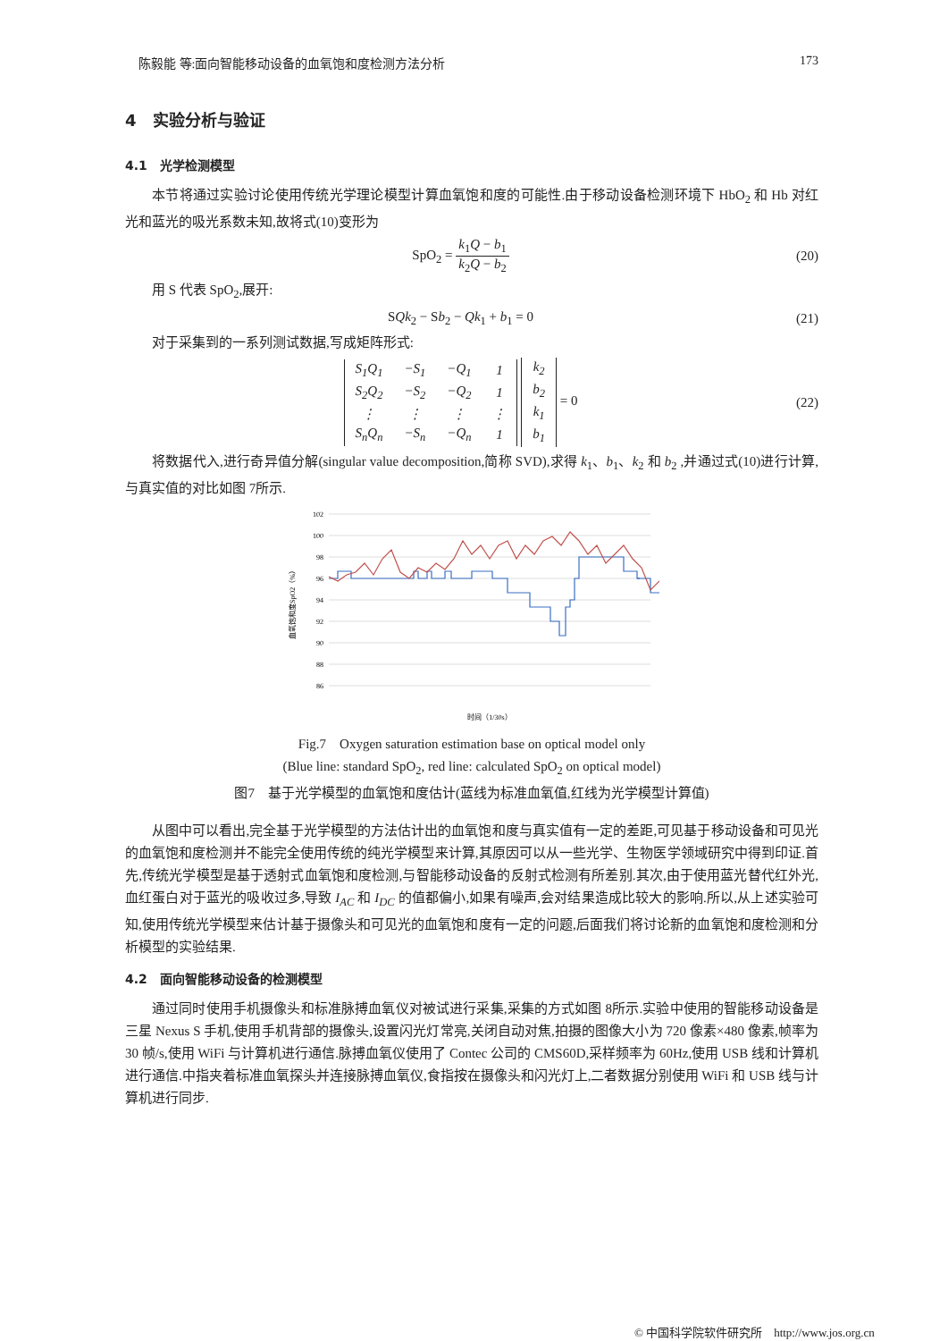陈毅能 等:面向智能移动设备的血氧饱和度检测方法分析 173
4　实验分析与验证
4.1　光学检测模型
本节将通过实验讨论使用传统光学理论模型计算血氧饱和度的可能性.由于移动设备检测环境下 HbO<sub>2</sub> 和 Hb 对红光和蓝光的吸光系数未知,故将式(10)变形为
SpO<sub>2</sub> = k<sub>1</sub>Q − b<sub>1</sub> k<sub>2</sub>Q − b<sub>2</sub> (20)
用 S 代表 SpO<sub>2</sub>,展开:
SQk<sub>2</sub> − Sb<sub>2</sub> − Qk<sub>1</sub> + b<sub>1</sub> = 0 (21)
对于采集到的一系列测试数据,写成矩阵形式:
| S<sub>1</sub>Q<sub>1</sub> | −S<sub>1</sub> | −Q<sub>1</sub> | 1 |
| S<sub>2</sub>Q<sub>2</sub> | −S<sub>2</sub> | −Q<sub>2</sub> | 1 |
| ⋮ | ⋮ | ⋮ | ⋮ |
| S<sub>n</sub>Q<sub>n</sub> | −S<sub>n</sub> | −Q<sub>n</sub> | 1 |
| k<sub>2</sub> |
| b<sub>2</sub> |
| k<sub>1</sub> |
| b<sub>1</sub> |
= 0
(22)
将数据代入,进行奇异值分解(singular value decomposition,简称 SVD),求得 k<sub>1</sub>、b<sub>1</sub>、k<sub>2</sub> 和 b<sub>2</sub> ,并通过式(10)进行计算,与真实值的对比如图 7所示.
102
100
98
96
94
92
90
88
86
血氧饱和度SpO2（%）
时间（1/30s）
Fig.7　Oxygen saturation estimation base on optical model only
(Blue line: standard SpO<sub>2</sub>, red line: calculated SpO<sub>2</sub> on optical model)
图7　基于光学模型的血氧饱和度估计(蓝线为标准血氧值,红线为光学模型计算值)
从图中可以看出,完全基于光学模型的方法估计出的血氧饱和度与真实值有一定的差距,可见基于移动设备和可见光的血氧饱和度检测并不能完全使用传统的纯光学模型来计算,其原因可以从一些光学、生物医学领域研究中得到印证.首先,传统光学模型是基于透射式血氧饱和度检测,与智能移动设备的反射式检测有所差别.其次,由于使用蓝光替代红外光,血红蛋白对于蓝光的吸收过多,导致 I<sub>AC</sub> 和 I<sub>DC</sub> 的值都偏小,如果有噪声,会对结果造成比较大的影响.所以,从上述实验可知,使用传统光学模型来估计基于摄像头和可见光的血氧饱和度有一定的问题,后面我们将讨论新的血氧饱和度检测和分析模型的实验结果.
4.2　面向智能移动设备的检测模型
通过同时使用手机摄像头和标准脉搏血氧仪对被试进行采集,采集的方式如图 8所示.实验中使用的智能移动设备是三星 Nexus S 手机,使用手机背部的摄像头,设置闪光灯常亮,关闭自动对焦,拍摄的图像大小为 720 像素×480 像素,帧率为 30 帧/s,使用 WiFi 与计算机进行通信.脉搏血氧仪使用了 Contec 公司的 CMS60D,采样频率为 60Hz,使用 USB 线和计算机进行通信.中指夹着标准血氧探头并连接脉搏血氧仪,食指按在摄像头和闪光灯上,二者数据分别使用 WiFi 和 USB 线与计算机进行同步.
© 中国科学院软件研究所　http://www.jos.org.cn